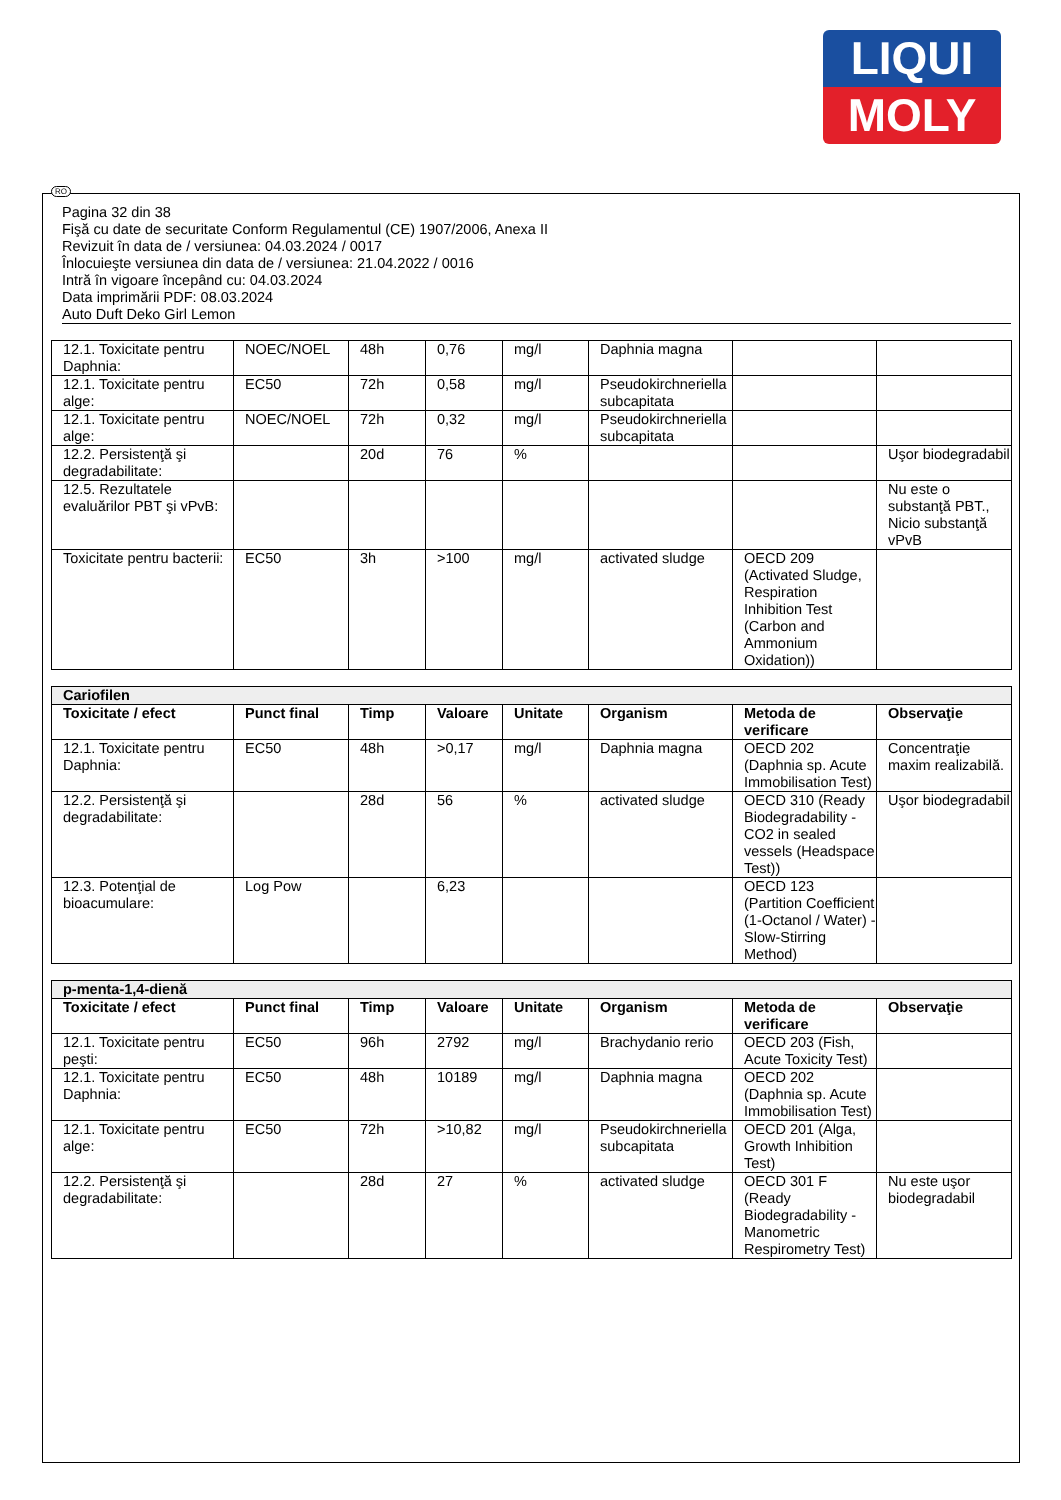LIQUI
MOLY
RO
Pagina 32 din 38
Fişă cu date de securitate Conform Regulamentul (CE) 1907/2006, Anexa II
Revizuit în data de / versiunea: 04.03.2024 / 0017
Înlocuieşte versiunea din data de / versiunea: 21.04.2022 / 0016
Intră în vigoare începând cu: 04.03.2024
Data imprimării PDF: 08.03.2024
Auto Duft Deko Girl Lemon
| 12.1. Toxicitate pentru Daphnia: | NOEC/NOEL | 48h | 0,76 | mg/l | Daphnia magna | | |
| 12.1. Toxicitate pentru alge: | EC50 | 72h | 0,58 | mg/l | Pseudokirchneriella subcapitata | | |
| 12.1. Toxicitate pentru alge: | NOEC/NOEL | 72h | 0,32 | mg/l | Pseudokirchneriella subcapitata | | |
| 12.2. Persistenţă şi degradabilitate: | | 20d | 76 | % | | | Uşor biodegradabil |
| 12.5. Rezultatele evaluărilor PBT şi vPvB: | | | | | | | Nu este o substanţă PBT., Nicio substanţă vPvB |
| Toxicitate pentru bacterii: | EC50 | 3h | >100 | mg/l | activated sludge | OECD 209 (Activated Sludge, Respiration Inhibition Test (Carbon and Ammonium Oxidation)) | |
| Cariofilen | | | | | | | |
| Toxicitate / efect | Punct final | Timp | Valoare | Unitate | Organism | Metoda de verificare | Observaţie |
| 12.1. Toxicitate pentru Daphnia: | EC50 | 48h | >0,17 | mg/l | Daphnia magna | OECD 202 (Daphnia sp. Acute Immobilisation Test) | Concentraţie maxim realizabilă. |
| 12.2. Persistenţă şi degradabilitate: | | 28d | 56 | % | activated sludge | OECD 310 (Ready Biodegradability - CO2 in sealed vessels (Headspace Test)) | Uşor biodegradabil |
| 12.3. Potenţial de bioacumulare: | Log Pow | | 6,23 | | | OECD 123 (Partition Coefficient (1-Octanol / Water) - Slow-Stirring Method) | |
| p-menta-1,4-dienă | | | | | | | |
| Toxicitate / efect | Punct final | Timp | Valoare | Unitate | Organism | Metoda de verificare | Observaţie |
| 12.1. Toxicitate pentru peşti: | EC50 | 96h | 2792 | mg/l | Brachydanio rerio | OECD 203 (Fish, Acute Toxicity Test) | |
| 12.1. Toxicitate pentru Daphnia: | EC50 | 48h | 10189 | mg/l | Daphnia magna | OECD 202 (Daphnia sp. Acute Immobilisation Test) | |
| 12.1. Toxicitate pentru alge: | EC50 | 72h | >10,82 | mg/l | Pseudokirchneriella subcapitata | OECD 201 (Alga, Growth Inhibition Test) | |
| 12.2. Persistenţă şi degradabilitate: | | 28d | 27 | % | activated sludge | OECD 301 F (Ready Biodegradability - Manometric Respirometry Test) | Nu este uşor biodegradabil |